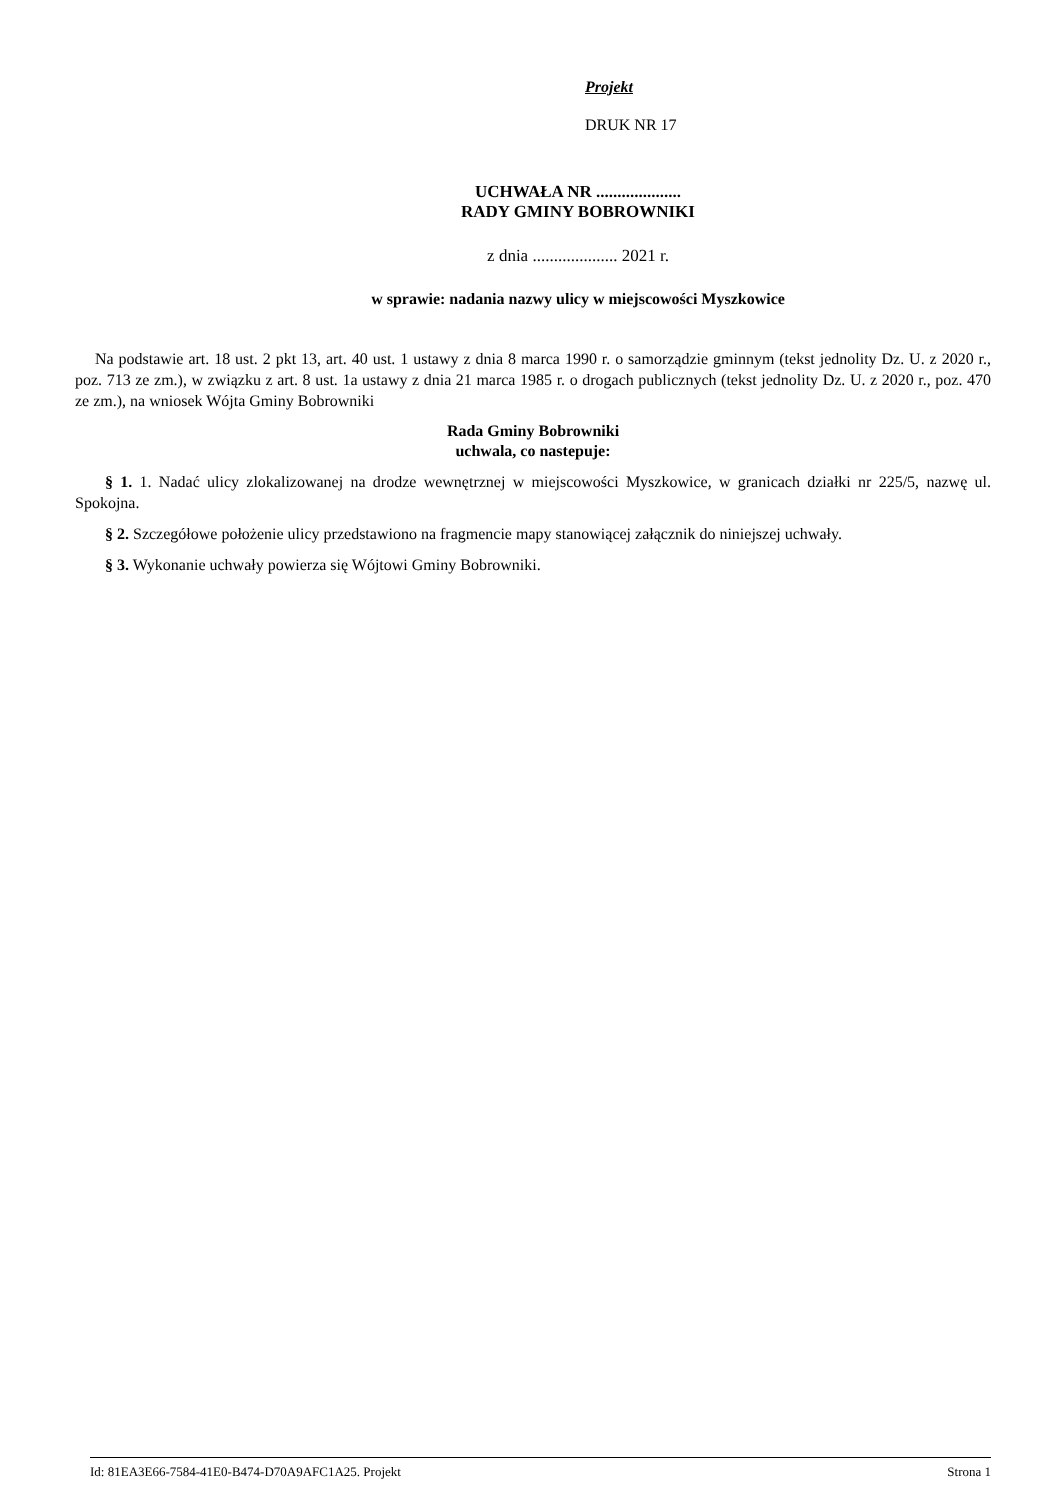Projekt
DRUK NR 17
UCHWAŁA NR ....................
RADY GMINY BOBROWNIKI
z dnia .................... 2021 r.
w sprawie: nadania nazwy ulicy w miejscowości Myszkowice
Na podstawie art. 18 ust. 2 pkt 13, art. 40 ust. 1 ustawy z dnia 8 marca 1990 r. o samorządzie gminnym (tekst jednolity Dz. U. z 2020 r., poz. 713 ze zm.), w związku z art. 8 ust. 1a ustawy z dnia 21 marca 1985 r. o drogach publicznych (tekst jednolity Dz. U. z 2020 r., poz. 470 ze zm.), na wniosek Wójta Gminy Bobrowniki
Rada Gminy Bobrowniki
uchwala, co nastepuje:
§ 1. 1. Nadać ulicy zlokalizowanej na drodze wewnętrznej w miejscowości Myszkowice, w granicach działki nr 225/5, nazwę ul. Spokojna.
§ 2. Szczegółowe położenie ulicy przedstawiono na fragmencie mapy stanowiącej załącznik do niniejszej uchwały.
§ 3. Wykonanie uchwały powierza się Wójtowi Gminy Bobrowniki.
Id: 81EA3E66-7584-41E0-B474-D70A9AFC1A25. Projekt Strona 1